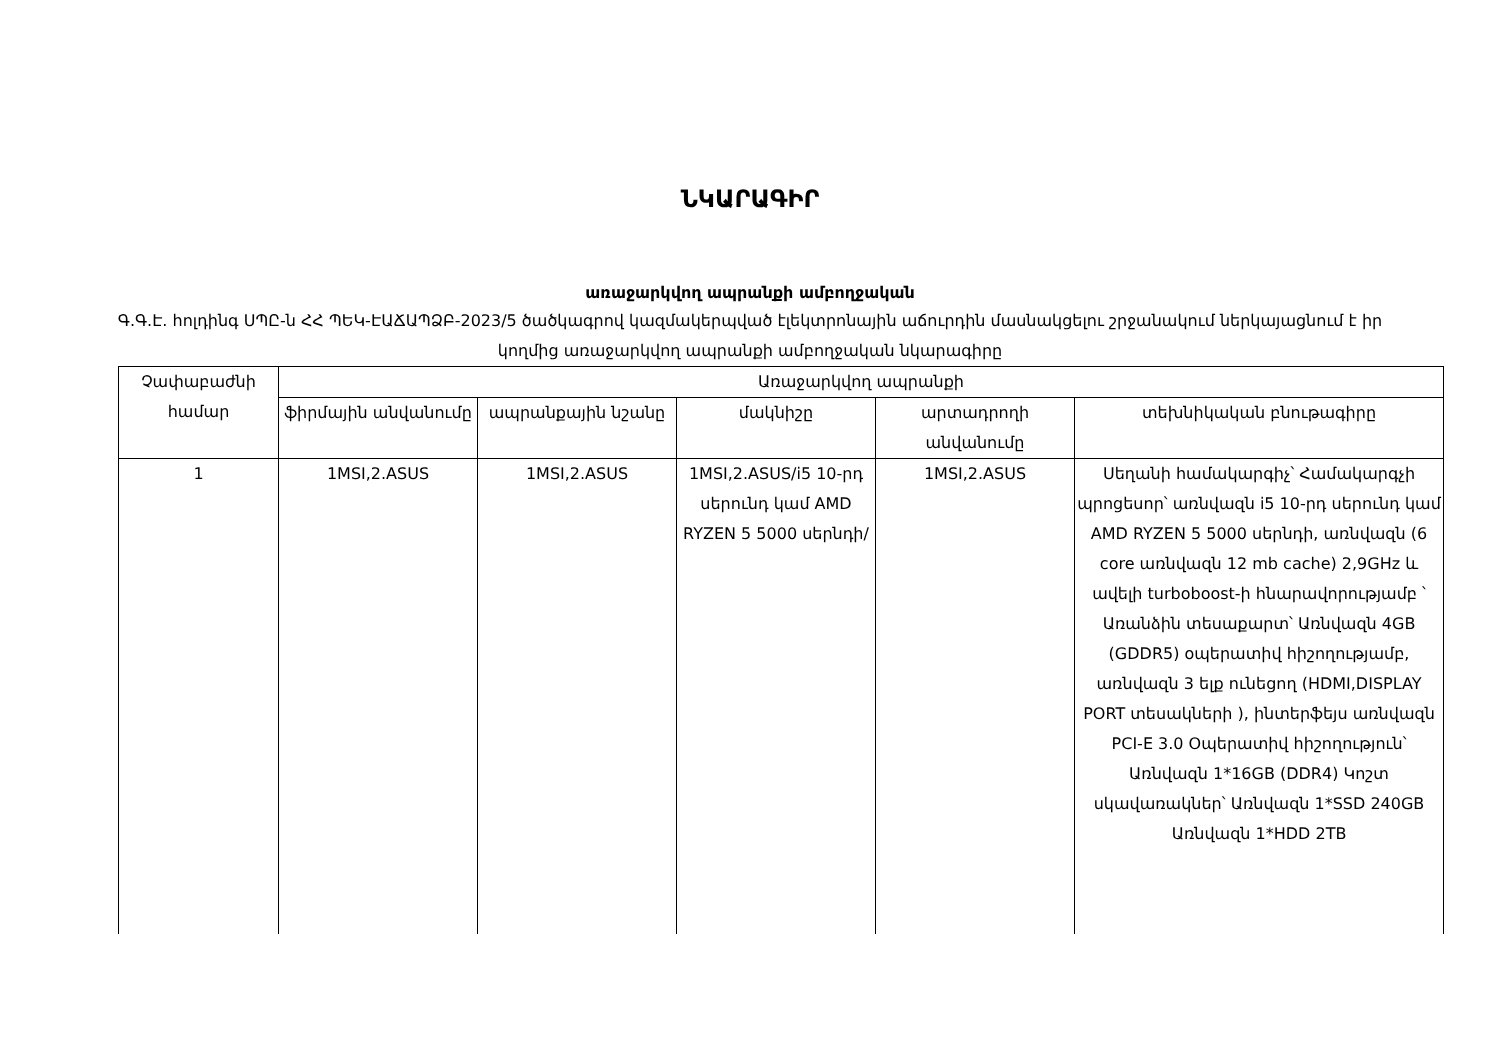ՆԿԱՐԱԳԻՐ
առաջարկվող ապրանքի ամբողջական
Գ.Գ.Է. հոլդինգ ՍՊԸ-ն ՀՀ ՊԵԿ-ԷԱՃԱՊՁԲ-2023/5 ծածկագրով կազմակերպված էլեկտրոնային աճուրդին մասնակցելու շրջանակում ներկայացնում է իր կողմից առաջարկվող ապրանքի ամբողջական նկարագիրը
| Չափաբաժնի համար | Առաջարկվող ապրանքի | | | | |
| --- | --- | --- | --- | --- | --- |
| | ֆիրմային անվանումը | ապրանքային նշանը | մակնիշը | արտադրողի անվանումը | տեխնիկական բնութագիրը |
| 1 | 1MSI,2.ASUS | 1MSI,2.ASUS | 1MSI,2.ASUS/i5 10-րդ սերունդ կամ AMD RYZEN 5 5000 սերնդի/ | 1MSI,2.ASUS | Սեղանի համակարգիչ՝ Համակարգչի պրոցեսոր՝ առնվազն i5 10-րդ սերունդ կամ AMD RYZEN 5 5000 սերնդի, առնվազն (6 core առնվազն 12 mb cache) 2,9GHz և ավելի turboboost-ի հնարավորությամբ ՝ Առանձին տեսաքարտ՝ Առնվազն 4GB (GDDR5) օպերատիվ հիշողությամբ, առնվազն 3 ելք ունեցող (HDMI,DISPLAY PORT տեսակների ), ինտերֆեյս առնվազն PCI-E 3.0 Օպերատիվ հիշողություն՝ Առնվազն 1*16GB (DDR4) Կոշտ սկավառակներ՝ Առնվազն 1*SSD 240GB Առնվազն 1*HDD 2TB |